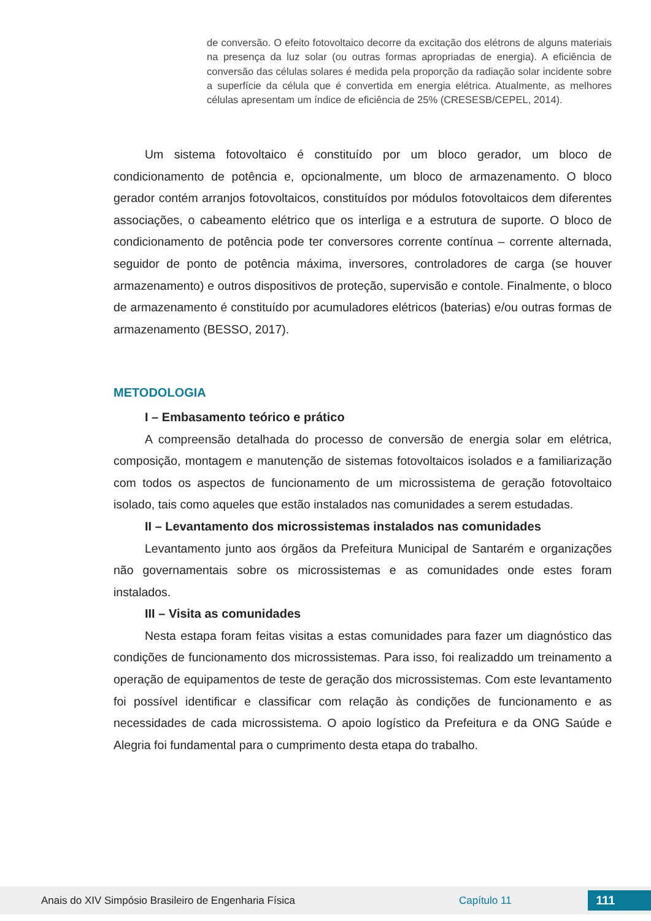de conversão. O efeito fotovoltaico decorre da excitação dos elétrons de alguns materiais na presença da luz solar (ou outras formas apropriadas de energia). A eficiência de conversão das células solares é medida pela proporção da radiação solar incidente sobre a superfície da célula que é convertida em energia elétrica. Atualmente, as melhores células apresentam um índice de eficiência de 25% (CRESESB/CEPEL, 2014).
Um sistema fotovoltaico é constituído por um bloco gerador, um bloco de condicionamento de potência e, opcionalmente, um bloco de armazenamento. O bloco gerador contém arranjos fotovoltaicos, constituídos por módulos fotovoltaicos dem diferentes associações, o cabeamento elétrico que os interliga e a estrutura de suporte. O bloco de condicionamento de potência pode ter conversores corrente contínua – corrente alternada, seguidor de ponto de potência máxima, inversores, controladores de carga (se houver armazenamento) e outros dispositivos de proteção, supervisão e contole. Finalmente, o bloco de armazenamento é constituído por acumuladores elétricos (baterias) e/ou outras formas de armazenamento (BESSO, 2017).
METODOLOGIA
I – Embasamento teórico e prático
A compreensão detalhada do processo de conversão de energia solar em elétrica, composição, montagem e manutenção de sistemas fotovoltaicos isolados e a familiarização com todos os aspectos de funcionamento de um microssistema de geração fotovoltaico isolado, tais como aqueles que estão instalados nas comunidades a serem estudadas.
II – Levantamento dos microssistemas instalados nas comunidades
Levantamento junto aos órgãos da Prefeitura Municipal de Santarém e organizações não governamentais sobre os microssistemas e as comunidades onde estes foram instalados.
III – Visita as comunidades
Nesta estapa foram feitas visitas a estas comunidades para fazer um diagnóstico das condições de funcionamento dos microssistemas. Para isso, foi realizaddo um treinamento a operação de equipamentos de teste de geração dos microssistemas. Com este levantamento foi possível identificar e classificar com relação às condições de funcionamento e as necessidades de cada microssistema. O apoio logístico da Prefeitura e da ONG Saúde e Alegria foi fundamental para o cumprimento desta etapa do trabalho.
Anais do XIV Simpósio Brasileiro de Engenharia Física Capítulo 11 111